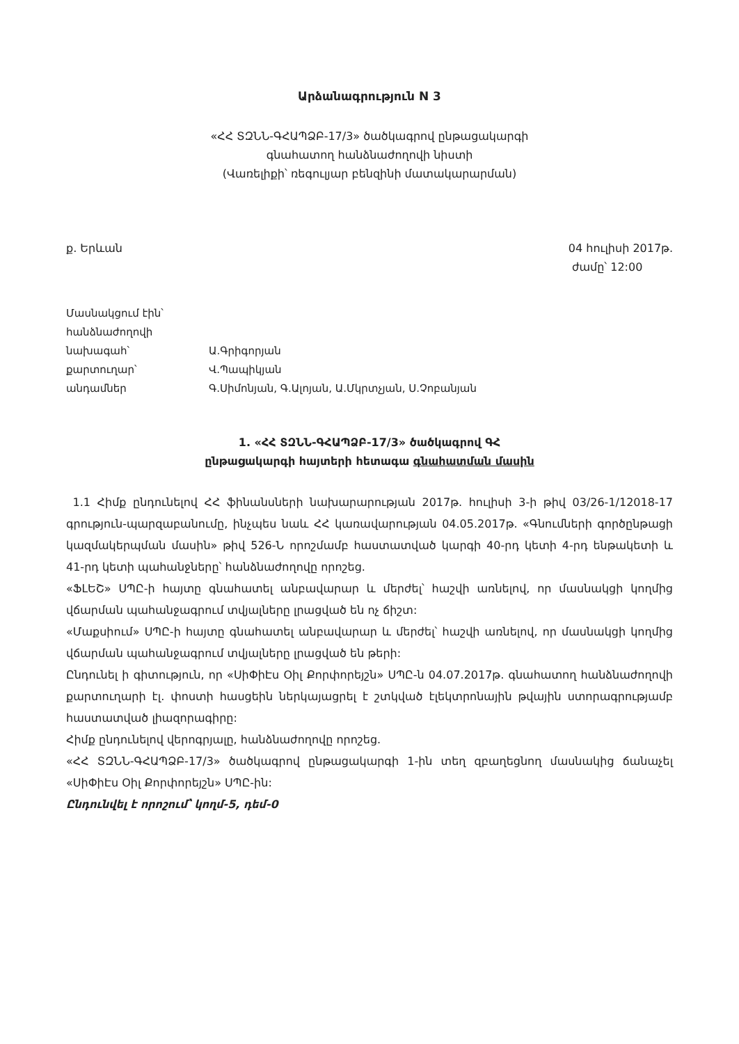Արձանագրություն N 3
«ՀՀ ՏԶՆՆ-ԳՀԱՊՁԲ-17/3» ծածկագրով ընթացակարգի
գնահատող հանձնաժողովի նիստի
(Վառելիքի՝ ռեգուլյար բենզինի մատակարարման)
ք. Երևան 04 հուլիսի 2017թ.
ժամը՝ 12:00
| Մասնակցում էին՝ | |
| հանձնաժողովի | |
| նախագահ՝ | Ա.Գրիգորյան |
| քարտուղար՝ | Վ.Պապիկյան |
| անդամներ | Գ.Սիմոնյան, Գ.Ալոյան, Ա.Մկրտչյան, Ս.Չոբանյան |
1. «ՀՀ ՏԶՆՆ-ԳՀԱՊՁԲ-17/3» ծածկագրով ԳՀ
ընթացակարգի հայտերի հետագա գնահատման մասին
1.1 Հիմք ընդունելով ՀՀ ֆինանսների նախարարության 2017թ. հուլիսի 3-ի թիվ 03/26-1/12018-17 գրություն-պարզաբանումը, ինչպես նաև ՀՀ կառավարության 04.05.2017թ. «Գնումների գործընթացի կազմակերպման մասին» թիվ 526-Ն որոշմամբ հաստատված կարգի 40-րդ կետի 4-րդ ենթակետի և 41-րդ կետի պահանջները՝ հանձնաժողովը որոշեց.
«ՖԼԵՇ» ՍՊԸ-ի հայտը գնահատել անբավարար և մերժել՝ հաշվի առնելով, որ մասնակցի կողմից վճարման պահանջագրում տվյալները լրացված են ոչ ճիշտ:
«Մաքսիում» ՍՊԸ-ի հայտը գնահատել անբավարար և մերժել՝ հաշվի առնելով, որ մասնակցի կողմից վճարման պահանջագրում տվյալները լրացված են թերի:
Ընդունել ի գիտություն, որ «ՍիՓիԷս Օիլ Քորփորեյշն» ՍՊԸ-ն 04.07.2017թ. գնահատող հանձնաժողովի քարտուղարի էլ. փոստի հասցեին ներկայացրել է շտկված էլեկտրոնային թվային ստորագրությամբ հաստատված լիազորագիրը:
Հիմք ընդունելով վերոգրյալը, հանձնաժողովը որոշեց.
«ՀՀ ՏԶՆՆ-ԳՀԱՊՁԲ-17/3» ծածկագրով ընթացակարգի 1-ին տեղ զբաղեցնող մասնակից ճանաչել «ՍիՓիԷս Օիլ Քորփորեյշն» ՍՊԸ-ին:
Ընդունվել է որոշում՝ կողմ-5, դեմ-0